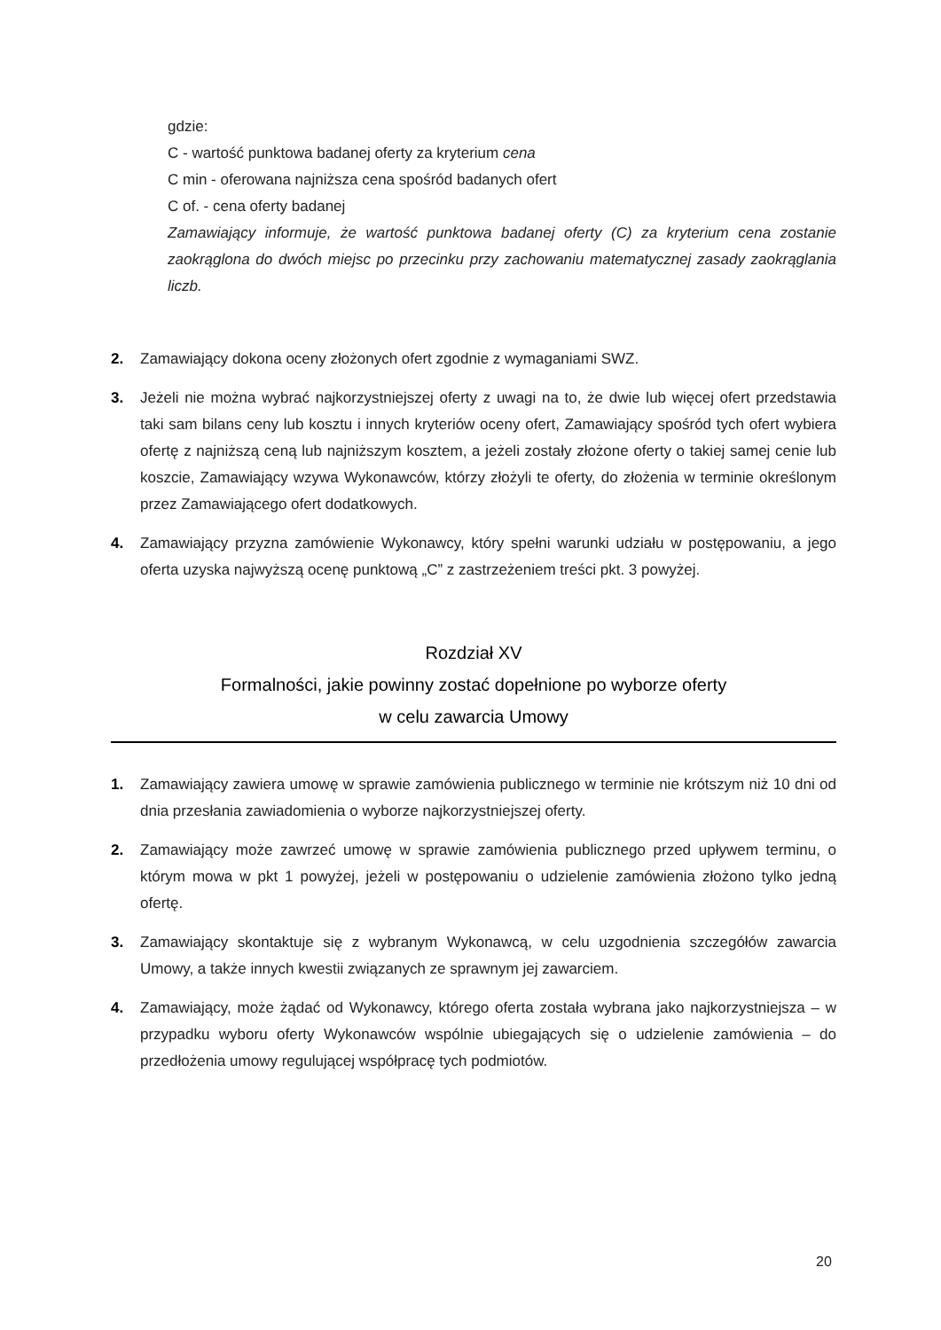gdzie:
C - wartość punktowa badanej oferty za kryterium cena
C min - oferowana najniższa cena spośród badanych ofert
C of. - cena oferty badanej
Zamawiający informuje, że wartość punktowa badanej oferty (C) za kryterium cena zostanie zaokrąglona do dwóch miejsc po przecinku przy zachowaniu matematycznej zasady zaokrąglania liczb.
2. Zamawiający dokona oceny złożonych ofert zgodnie z wymaganiami SWZ.
3. Jeżeli nie można wybrać najkorzystniejszej oferty z uwagi na to, że dwie lub więcej ofert przedstawia taki sam bilans ceny lub kosztu i innych kryteriów oceny ofert, Zamawiający spośród tych ofert wybiera ofertę z najniższą ceną lub najniższym kosztem, a jeżeli zostały złożone oferty o takiej samej cenie lub koszcie, Zamawiający wzywa Wykonawców, którzy złożyli te oferty, do złożenia w terminie określonym przez Zamawiającego ofert dodatkowych.
4. Zamawiający przyzna zamówienie Wykonawcy, który spełni warunki udziału w postępowaniu, a jego oferta uzyska najwyższą ocenę punktową „C” z zastrzeżeniem treści pkt. 3 powyżej.
Rozdział XV
Formalności, jakie powinny zostać dopełnione po wyborze oferty
w celu zawarcia Umowy
1. Zamawiający zawiera umowę w sprawie zamówienia publicznego w terminie nie krótszym niż 10 dni od dnia przesłania zawiadomienia o wyborze najkorzystniejszej oferty.
2. Zamawiający może zawrzeć umowę w sprawie zamówienia publicznego przed upływem terminu, o którym mowa w pkt 1 powyżej, jeżeli w postępowaniu o udzielenie zamówienia złożono tylko jedną ofertę.
3. Zamawiający skontaktuje się z wybranym Wykonawcą, w celu uzgodnienia szczegółów zawarcia Umowy, a także innych kwestii związanych ze sprawnym jej zawarciem.
4. Zamawiający, może żądać od Wykonawcy, którego oferta została wybrana jako najkorzystniejsza – w przypadku wyboru oferty Wykonawców wspólnie ubiegających się o udzielenie zamówienia – do przedłożenia umowy regulującej współpracę tych podmiotów.
20